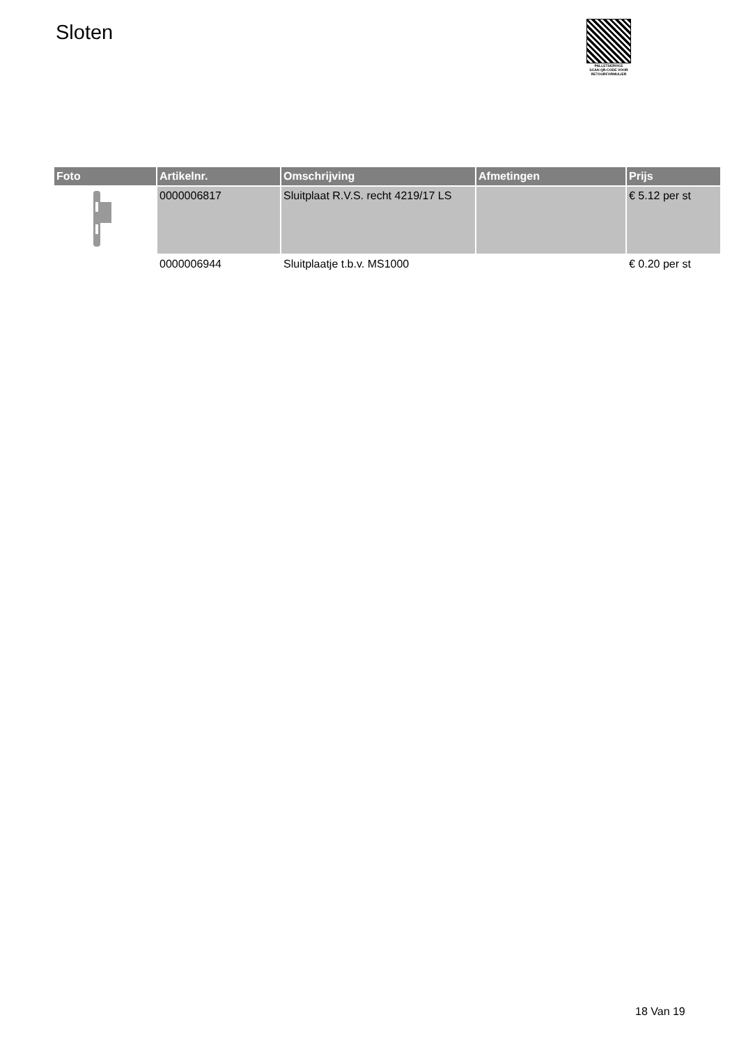Sloten
PALLETSERVICE
SCAN QR-CODE VOOR RETOURFORMULIER
| Foto | Artikelnr. | Omschrijving | Afmetingen | Prijs |
| --- | --- | --- | --- | --- |
| | 0000006817 | Sluitplaat R.V.S. recht 4219/17 LS | | € 5.12 per st |
| | 0000006944 | Sluitplaatje t.b.v. MS1000 | | € 0.20 per st |
18 Van 19